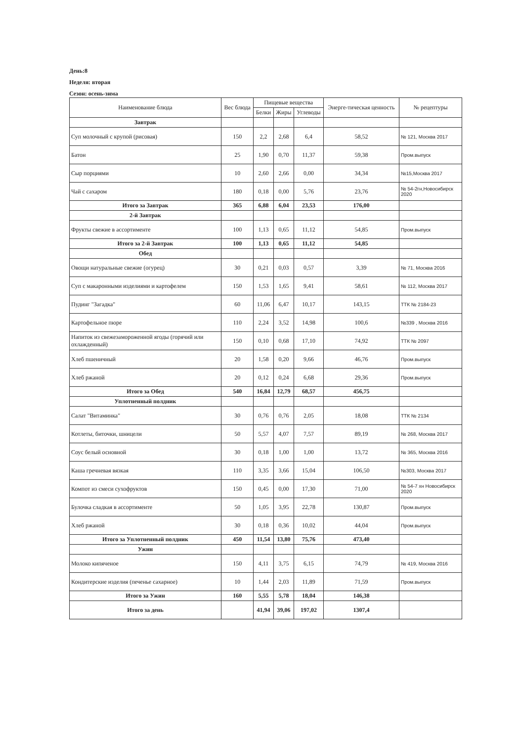День:8
Неделя: вторая
Сезон: осень-зима
| Наименование блюда | Вес блюда | Пищевые вещества | | | Энерге-тическая ценность | № рецептуры |
| --- | --- | --- | --- | --- | --- | --- |
| | | Белки | Жиры | Углеводы | | |
| Завтрак | | | | | | |
| Суп молочный с крупой (рисовая) | 150 | 2,2 | 2,68 | 6,4 | 58,52 | № 121, Москва 2017 |
| Батон | 25 | 1,90 | 0,70 | 11,37 | 59,38 | Пром.выпуск |
| Сыр порциями | 10 | 2,60 | 2,66 | 0,00 | 34,34 | №15,Москва 2017 |
| Чай с сахаром | 180 | 0,18 | 0,00 | 5,76 | 23,76 | № 54-2гн,Новосибирск 2020 |
| Итого за Завтрак | 365 | 6,88 | 6,04 | 23,53 | 176,00 | |
| 2-й Завтрак | | | | | | |
| Фрукты свежие в ассортименте | 100 | 1,13 | 0,65 | 11,12 | 54,85 | Пром.выпуск |
| Итого за 2-й Завтрак | 100 | 1,13 | 0,65 | 11,12 | 54,85 | |
| Обед | | | | | | |
| Овощи натуральные свежие (огурец) | 30 | 0,21 | 0,03 | 0,57 | 3,39 | № 71, Москва 2016 |
| Суп с макаронными изделиями и картофелем | 150 | 1,53 | 1,65 | 9,41 | 58,61 | № 112, Москва 2017 |
| Пудинг "Загадка" | 60 | 11,06 | 6,47 | 10,17 | 143,15 | ТТК № 2184-23 |
| Картофельное пюре | 110 | 2,24 | 3,52 | 14,98 | 100,6 | №339 , Москва 2016 |
| Напиток из свежезамороженной ягоды (горячий или охлажденный) | 150 | 0,10 | 0,68 | 17,10 | 74,92 | ТТК № 2097 |
| Хлеб пшеничный | 20 | 1,58 | 0,20 | 9,66 | 46,76 | Пром.выпуск |
| Хлеб ржаной | 20 | 0,12 | 0,24 | 6,68 | 29,36 | Пром.выпуск |
| Итого за Обед | 540 | 16,84 | 12,79 | 68,57 | 456,75 | |
| Уплотненный полдник | | | | | | |
| Салат "Витаминка" | 30 | 0,76 | 0,76 | 2,05 | 18,08 | ТТК № 2134 |
| Котлеты, биточки, шницели | 50 | 5,57 | 4,07 | 7,57 | 89,19 | № 268, Москва 2017 |
| Соус белый основной | 30 | 0,18 | 1,00 | 1,00 | 13,72 | № 365, Москва 2016 |
| Каша гречневая вязкая | 110 | 3,35 | 3,66 | 15,04 | 106,50 | №303, Москва 2017 |
| Компот из смеси сухофруктов | 150 | 0,45 | 0,00 | 17,30 | 71,00 | № 54-7 хн Новосибирск 2020 |
| Булочка сладкая в ассортименте | 50 | 1,05 | 3,95 | 22,78 | 130,87 | Пром.выпуск |
| Хлеб ржаной | 30 | 0,18 | 0,36 | 10,02 | 44,04 | Пром.выпуск |
| Итого за Уплотненный полдник | 450 | 11,54 | 13,80 | 75,76 | 473,40 | |
| Ужин | | | | | | |
| Молоко кипяченое | 150 | 4,11 | 3,75 | 6,15 | 74,79 | № 419, Москва 2016 |
| Кондитерские изделия (печенье сахарное) | 10 | 1,44 | 2,03 | 11,89 | 71,59 | Пром.выпуск |
| Итого за Ужин | 160 | 5,55 | 5,78 | 18,04 | 146,38 | |
| Итого за день | | 41,94 | 39,06 | 197,02 | 1307,4 | |